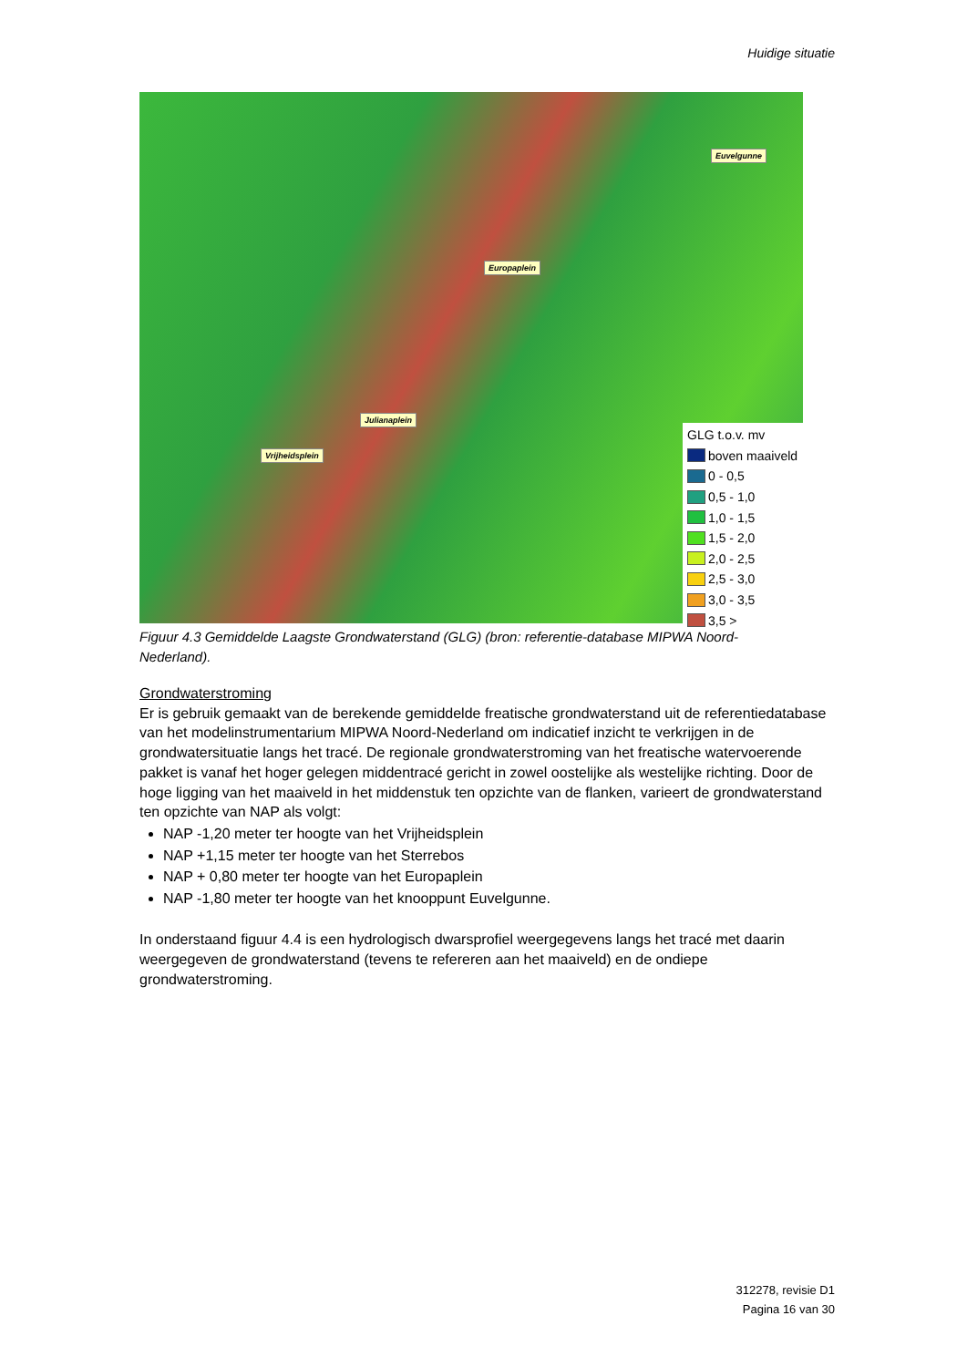Huidige situatie
Euvelgunne
Europaplein
Julianaplein
Vrijheidsplein
GLG t.o.v. mv
boven maaiveld
0 - 0,5
0,5 - 1,0
1,0 - 1,5
1,5 - 2,0
2,0 - 2,5
2,5 - 3,0
3,0 - 3,5
3,5 >
Figuur 4.3 Gemiddelde Laagste Grondwaterstand (GLG) (bron: referentie-database MIPWA Noord-Nederland).
Grondwaterstroming
Er is gebruik gemaakt van de berekende gemiddelde freatische grondwaterstand uit de referentiedatabase van het modelinstrumentarium MIPWA Noord-Nederland om indicatief inzicht te verkrijgen in de grondwatersituatie langs het tracé. De regionale grondwaterstroming van het freatische watervoerende pakket is vanaf het hoger gelegen middentracé gericht in zowel oostelijke als westelijke richting. Door de hoge ligging van het maaiveld in het middenstuk ten opzichte van de flanken, varieert de grondwaterstand ten opzichte van NAP als volgt:
NAP -1,20 meter ter hoogte van het Vrijheidsplein
NAP +1,15 meter ter hoogte van het Sterrebos
NAP + 0,80 meter ter hoogte van het Europaplein
NAP -1,80 meter ter hoogte van het knooppunt Euvelgunne.
In onderstaand figuur 4.4 is een hydrologisch dwarsprofiel weergegevens langs het tracé met daarin weergegeven de grondwaterstand (tevens te refereren aan het maaiveld) en de ondiepe grondwaterstroming.
312278, revisie D1
Pagina 16 van 30